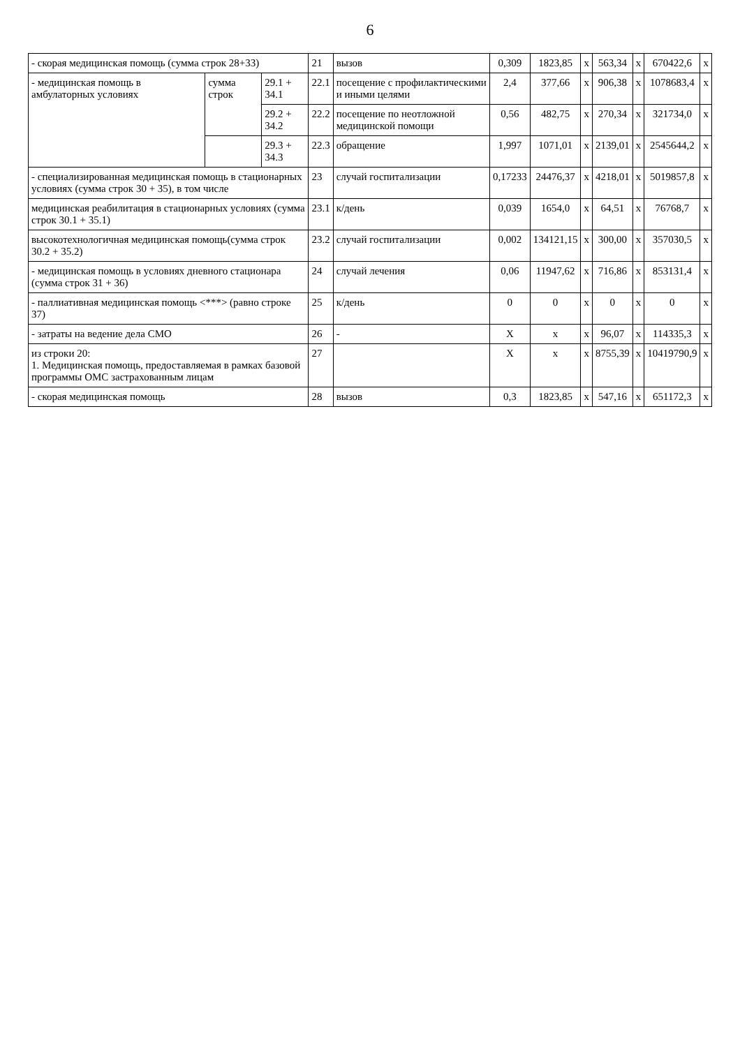6
| - скорая медицинская помощь (сумма строк 28+33) | | | 21 | вызов | 0,309 | 1823,85 | х | 563,34 | х | 670422,6 | х |
| - медицинская помощь в амбулаторных условиях | сумма строк | 29.1 + 34.1 | 22.1 | посещение с профилактическими и иными целями | 2,4 | 377,66 | х | 906,38 | х | 1078683,4 | х |
| | | 29.2 + 34.2 | 22.2 | посещение по неотложной медицинской помощи | 0,56 | 482,75 | х | 270,34 | х | 321734,0 | х |
| | | 29.3 + 34.3 | 22.3 | обращение | 1,997 | 1071,01 | х | 2139,01 | х | 2545644,2 | х |
| - специализированная медицинская помощь в стационарных условиях (сумма строк 30 + 35), в том числе | | | 23 | случай госпитализации | 0,17233 | 24476,37 | х | 4218,01 | х | 5019857,8 | х |
| медицинская реабилитация в стационарных условиях (сумма строк 30.1 + 35.1) | | | 23.1 | к/день | 0,039 | 1654,0 | х | 64,51 | х | 76768,7 | х |
| высокотехнологичная медицинская помощь(сумма строк 30.2 + 35.2) | | | 23.2 | случай госпитализации | 0,002 | 134121,15 | х | 300,00 | х | 357030,5 | х |
| - медицинская помощь в условиях дневного стационара (сумма строк 31 + 36) | | | 24 | случай лечения | 0,06 | 11947,62 | х | 716,86 | х | 853131,4 | х |
| - паллиативная медицинская помощь <***> (равно строке 37) | | | 25 | к/день | 0 | 0 | х | 0 | х | 0 | х |
| - затраты на ведение дела СМО | | | 26 | - | Х | х | х | 96,07 | х | 114335,3 | х |
| из строки 20: 1. Медицинская помощь, предоставляемая в рамках базовой программы ОМС застрахованным лицам | | | 27 | | Х | х | х | 8755,39 | х | 10419790,9 | х |
| - скорая медицинская помощь | | | 28 | вызов | 0,3 | 1823,85 | х | 547,16 | х | 651172,3 | х |